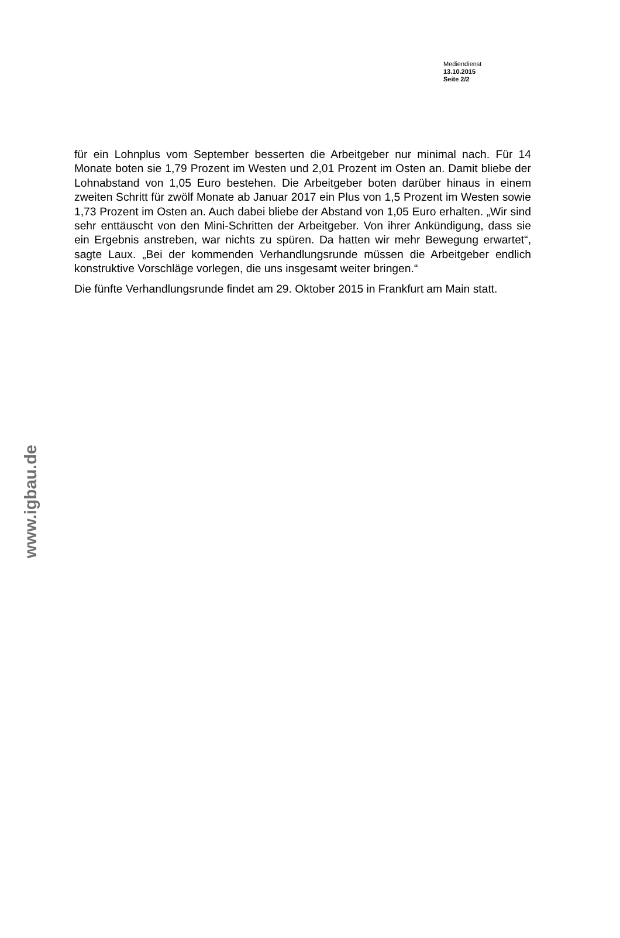Mediendienst
13.10.2015
Seite 2/2
für ein Lohnplus vom September besserten die Arbeitgeber nur minimal nach. Für 14 Monate boten sie 1,79 Prozent im Westen und 2,01 Prozent im Osten an. Damit bliebe der Lohnabstand von 1,05 Euro bestehen. Die Ar­beitgeber boten darüber hinaus in einem zweiten Schritt für zwölf Monate ab Januar 2017 ein Plus von 1,5 Prozent im Westen sowie 1,73 Prozent im Os­ten an. Auch dabei bliebe der Abstand von 1,05 Euro erhalten. „Wir sind sehr enttäuscht von den Mini-Schritten der Arbeitgeber. Von ihrer Ankündi­gung, dass sie ein Ergebnis anstreben, war nichts zu spüren. Da hatten wir mehr Bewegung erwartet“, sagte Laux. „Bei der kommenden Verhandlungs­runde müssen die Arbeitgeber endlich konstruktive Vorschläge vorlegen, die uns insgesamt weiter bringen.“
Die fünfte Verhandlungsrunde findet am 29. Oktober 2015 in Frankfurt am Main statt.
www.igbau.de